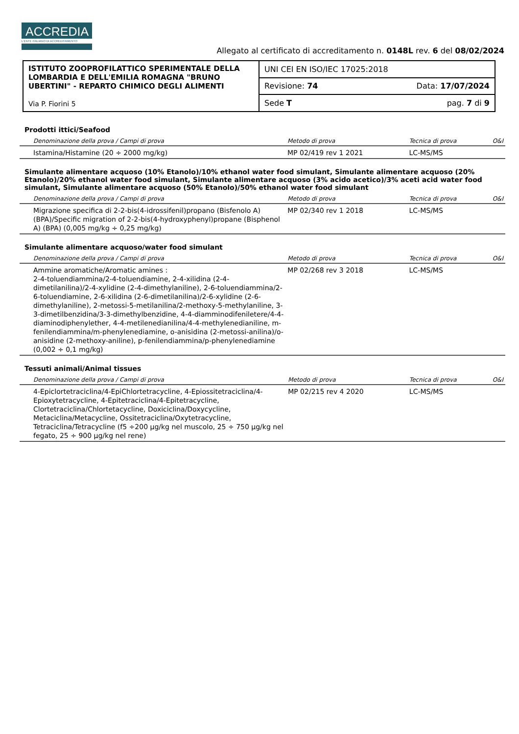ACCREDIA
L'ENTE ITALIANO DI ACCREDITAMENTO
Allegato al certificato di accreditamento n. 0148L rev. 6 del 08/02/2024
| ISTITUTO ZOOPROFILATTICO SPERIMENTALE DELLA LOMBARDIA E DELL'EMILIA ROMAGNA "BRUNO UBERTINI" - REPARTO CHIMICO DEGLI ALIMENTI Via P. Fiorini 5 | UNI CEI EN ISO/IEC 17025:2018 |
| | Revisione: 74 Data: 17/07/2024 |
| | Sede T pag. 7 di 9 |
Prodotti ittici/Seafood
| Denominazione della prova / Campi di prova | Metodo di prova | Tecnica di prova | O&I |
| --- | --- | --- | --- |
| Istamina/Histamine (20 ÷ 2000 mg/kg) | MP 02/419 rev 1 2021 | LC-MS/MS | |
Simulante alimentare acquoso (10% Etanolo)/10% ethanol water food simulant, Simulante alimentare acquoso (20% Etanolo)/20% ethanol water food simulant, Simulante alimentare acquoso (3% acido acetico)/3% aceti acid water food simulant, Simulante alimentare acquoso (50% Etanolo)/50% ethanol water food simulant
| Denominazione della prova / Campi di prova | Metodo di prova | Tecnica di prova | O&I |
| --- | --- | --- | --- |
| Migrazione specifica di 2-2-bis(4-idrossifenil)propano (Bisfenolo A) (BPA)/Specific migration of 2-2-bis(4-hydroxyphenyl)propane (Bisphenol A) (BPA) (0,005 mg/kg ÷ 0,25 mg/kg) | MP 02/340 rev 1 2018 | LC-MS/MS | |
Simulante alimentare acquoso/water food simulant
| Denominazione della prova / Campi di prova | Metodo di prova | Tecnica di prova | O&I |
| --- | --- | --- | --- |
| Ammine aromatiche/Aromatic amines : 2-4-toluendiammina/2-4-toluendiamine, 2-4-xilidina (2-4-dimetilanilina)/2-4-xylidine (2-4-dimethylaniline), 2-6-toluendiammina/2-6-toluendiamine, 2-6-xilidina (2-6-dimetilanilina)/2-6-xylidine (2-6-dimethylaniline), 2-metossi-5-metilanilina/2-methoxy-5-methylaniline, 3-3-dimetilbenzidina/3-3-dimethylbenzidine, 4-4-diamminodifeniletere/4-4-diaminodiphenylether, 4-4-metilenedianilina/4-4-methylenedianiline, m-fenilendiammina/m-phenylenediamine, o-anisidina (2-metossi-anilina)/o-anisidine (2-methoxy-aniline), p-fenilendiammina/p-phenylenediamine (0,002 ÷ 0,1 mg/kg) | MP 02/268 rev 3 2018 | LC-MS/MS | |
Tessuti animali/Animal tissues
| Denominazione della prova / Campi di prova | Metodo di prova | Tecnica di prova | O&I |
| --- | --- | --- | --- |
| 4-Epiclortetraciclina/4-EpiChlortetracycline, 4-Epiossitetraciclina/4-Epioxytetracycline, 4-Epitetraciclina/4-Epitetracycline, Clortetraciclina/Chlortetacycline, Doxiciclina/Doxycycline, Metaciclina/Metacycline, Ossitetraciclina/Oxytetracycline, Tetraciclina/Tetracycline (f5 ÷200 µg/kg nel muscolo, 25 ÷ 750 µg/kg nel fegato, 25 ÷ 900 µg/kg nel rene) | MP 02/215 rev 4 2020 | LC-MS/MS | |